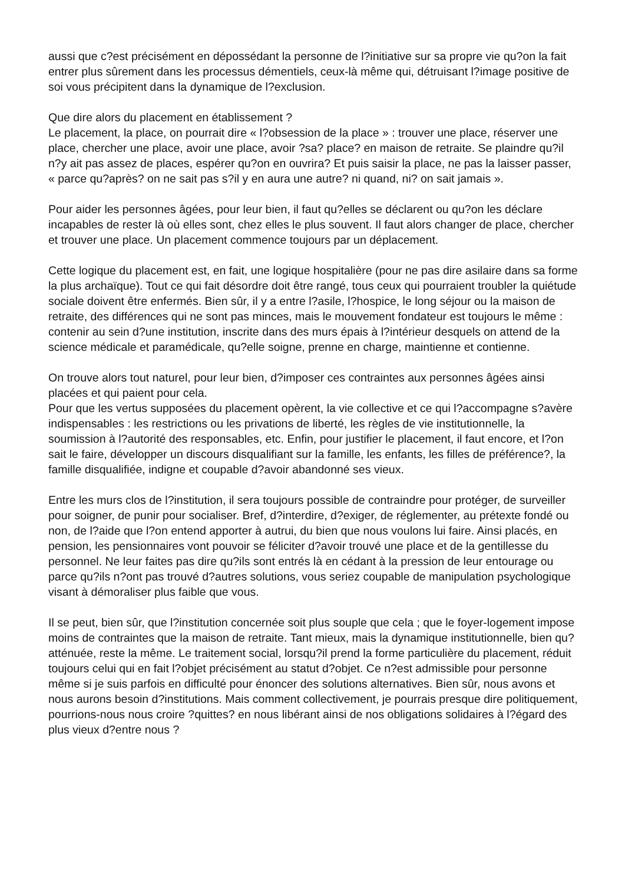aussi que c?est précisément en dépossédant la personne de l?initiative sur sa propre vie qu?on la fait entrer plus sûrement dans les processus démentiels, ceux-là même qui, détruisant l?image positive de soi vous précipitent dans la dynamique de l?exclusion.
Que dire alors du placement en établissement ?
Le placement, la place, on pourrait dire « l?obsession de la place » : trouver une place, réserver une place, chercher une place, avoir une place, avoir ?sa? place? en maison de retraite. Se plaindre qu?il n?y ait pas assez de places, espérer qu?on en ouvrira? Et puis saisir la place, ne pas la laisser passer, « parce qu?après? on ne sait pas s?il y en aura une autre? ni quand, ni? on sait jamais ».
Pour aider les personnes âgées, pour leur bien, il faut qu?elles se déclarent ou qu?on les déclare incapables de rester là où elles sont, chez elles le plus souvent. Il faut alors changer de place, chercher et trouver une place. Un placement commence toujours par un déplacement.
Cette logique du placement est, en fait, une logique hospitalière (pour ne pas dire asilaire dans sa forme la plus archaïque). Tout ce qui fait désordre doit être rangé, tous ceux qui pourraient troubler la quiétude sociale doivent être enfermés. Bien sûr, il y a entre l?asile, l?hospice, le long séjour ou la maison de retraite, des différences qui ne sont pas minces, mais le mouvement fondateur est toujours le même : contenir au sein d?une institution, inscrite dans des murs épais à l?intérieur desquels on attend de la science médicale et paramédicale, qu?elle soigne, prenne en charge, maintienne et contienne.
On trouve alors tout naturel, pour leur bien, d?imposer ces contraintes aux personnes âgées ainsi placées et qui paient pour cela.
Pour que les vertus supposées du placement opèrent, la vie collective et ce qui l?accompagne s?avère indispensables : les restrictions ou les privations de liberté, les règles de vie institutionnelle, la soumission à l?autorité des responsables, etc. Enfin, pour justifier le placement, il faut encore, et l?on sait le faire, développer un discours disqualifiant sur la famille, les enfants, les filles de préférence?, la famille disqualifiée, indigne et coupable d?avoir abandonné ses vieux.
Entre les murs clos de l?institution, il sera toujours possible de contraindre pour protéger, de surveiller pour soigner, de punir pour socialiser. Bref, d?interdire, d?exiger, de réglementer, au prétexte fondé ou non, de l?aide que l?on entend apporter à autrui, du bien que nous voulons lui faire. Ainsi placés, en pension, les pensionnaires vont pouvoir se féliciter d?avoir trouvé une place et de la gentillesse du personnel. Ne leur faites pas dire qu?ils sont entrés là en cédant à la pression de leur entourage ou parce qu?ils n?ont pas trouvé d?autres solutions, vous seriez coupable de manipulation psychologique visant à démoraliser plus faible que vous.
Il se peut, bien sûr, que l?institution concernée soit plus souple que cela ; que le foyer-logement impose moins de contraintes que la maison de retraite. Tant mieux, mais la dynamique institutionnelle, bien qu?atténuée, reste la même. Le traitement social, lorsqu?il prend la forme particulière du placement, réduit toujours celui qui en fait l?objet précisément au statut d?objet. Ce n?est admissible pour personne même si je suis parfois en difficulté pour énoncer des solutions alternatives. Bien sûr, nous avons et nous aurons besoin d?institutions. Mais comment collectivement, je pourrais presque dire politiquement, pourrions-nous nous croire ?quittes? en nous libérant ainsi de nos obligations solidaires à l?égard des plus vieux d?entre nous ?